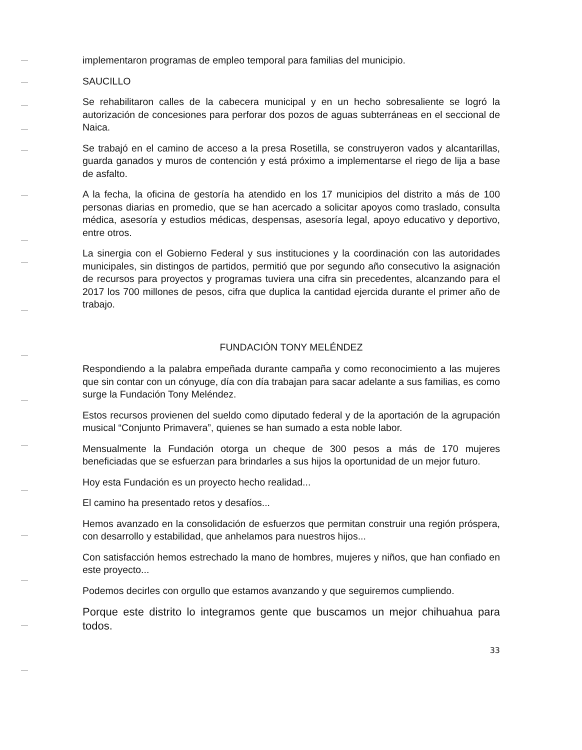implementaron programas de empleo temporal para familias del municipio.
SAUCILLO
Se rehabilitaron calles de la cabecera municipal y en un hecho sobresaliente se logró la autorización de concesiones para perforar dos pozos de aguas subterráneas en el seccional de Naica.
Se trabajó en el camino de acceso a la presa Rosetilla, se construyeron vados y alcantarillas, guarda ganados y muros de contención y está próximo a implementarse el riego de lija a base de asfalto.
A la fecha, la oficina de gestoría ha atendido en los 17 municipios del distrito a más de 100 personas diarias en promedio, que se han acercado a solicitar apoyos como traslado, consulta médica, asesoría y estudios médicas, despensas, asesoría legal, apoyo educativo y deportivo, entre otros.
La sinergia con el Gobierno Federal y sus instituciones y la coordinación con las autoridades municipales, sin distingos de partidos, permitió que por segundo año consecutivo la asignación de recursos para proyectos y programas tuviera una cifra sin precedentes, alcanzando para el 2017 los 700 millones de pesos, cifra que duplica la cantidad ejercida durante el primer año de trabajo.
FUNDACIÓN TONY MELÉNDEZ
Respondiendo a la palabra empeñada durante campaña y como reconocimiento a las mujeres que sin contar con un cónyuge, día con día trabajan para sacar adelante a sus familias, es como surge la Fundación Tony Meléndez.
Estos recursos provienen del sueldo como diputado federal y de la aportación de la agrupación musical “Conjunto Primavera”, quienes se han sumado a esta noble labor.
Mensualmente la Fundación otorga un cheque de 300 pesos a más de 170 mujeres beneficiadas que se esfuerzan para brindarles a sus hijos la oportunidad de un mejor futuro.
Hoy esta Fundación es un proyecto hecho realidad...
El camino ha presentado retos y desafíos...
Hemos avanzado en la consolidación de esfuerzos que permitan construir una región próspera, con desarrollo y estabilidad, que anhelamos para nuestros hijos...
Con satisfacción hemos estrechado la mano de hombres, mujeres y niños, que han confiado en este proyecto...
Podemos decirles con orgullo que estamos avanzando y que seguiremos cumpliendo.
Porque este distrito lo integramos gente que buscamos un mejor chihuahua para todos.
33